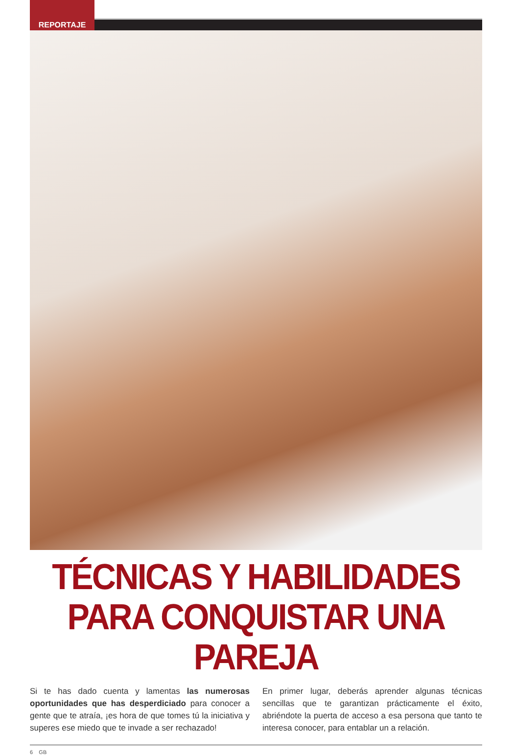REPORTAJE
TÉCNICAS Y HABILIDADES PARA CONQUISTAR UNA PAREJA
Si te has dado cuenta y lamentas las numerosas oportunidades que has desperdiciado para conocer a gente que te atraía, ¡es hora de que tomes tú la iniciativa y superes ese miedo que te invade a ser rechazado!
En primer lugar, deberás aprender algunas técnicas sencillas que te garantizan prácticamente el éxito, abriéndote la puerta de acceso a esa persona que tanto te interesa conocer, para entablar un a relación.
6 GB